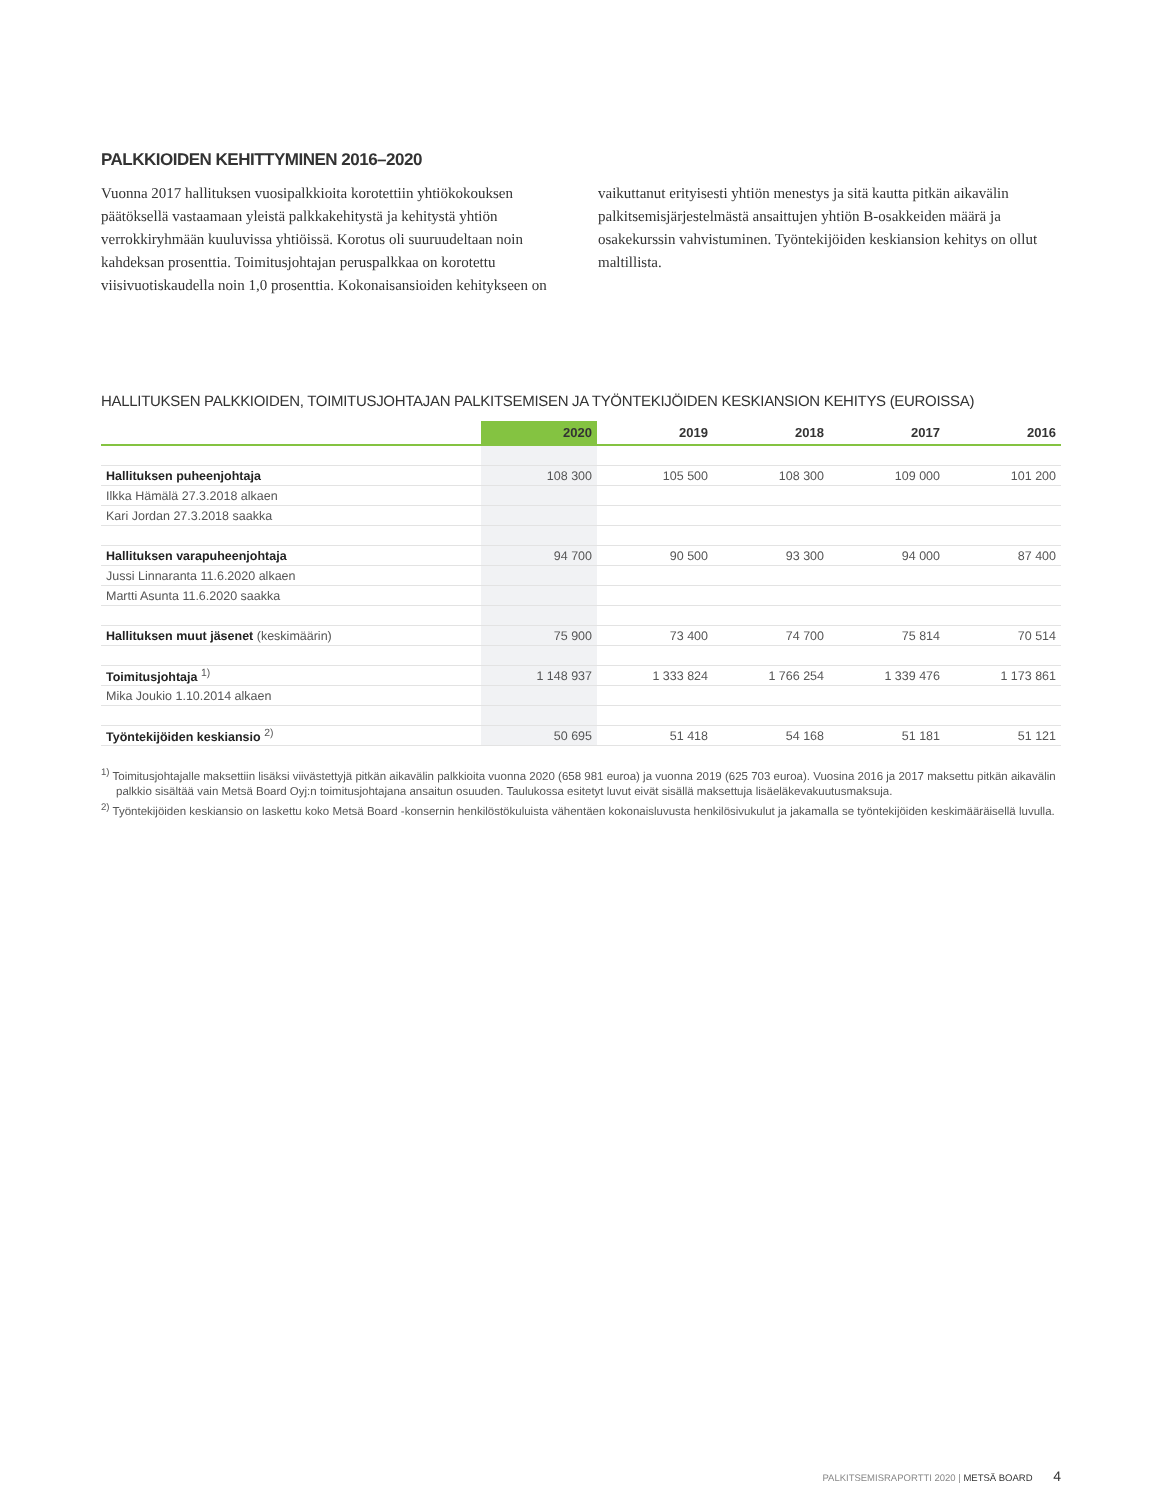PALKKIOIDEN KEHITTYMINEN 2016–2020
Vuonna 2017 hallituksen vuosipalkkioita korotettiin yhtiökokouksen päätöksellä vastaamaan yleistä palkkakehitystä ja kehitystä yhtiön verrokkiryhmään kuuluvissa yhtiöissä. Korotus oli suuruudeltaan noin kahdeksan prosenttia. Toimitusjohtajan peruspalkkaa on korotettu viisivuotiskaudella noin 1,0 prosenttia. Kokonaisansioiden kehitykseen on vaikuttanut erityisesti yhtiön menestys ja sitä kautta pitkän aikavälin palkitsemisjärjestelmästä ansaittujen yhtiön B-osakkeiden määrä ja osakekurssin vahvistuminen. Työntekijöiden keskiansion kehitys on ollut maltillista.
HALLITUKSEN PALKKIOIDEN, TOIMITUSJOHTAJAN PALKITSEMISEN JA TYÖNTEKIJÖIDEN KESKIANSION KEHITYS (EUROISSA)
| | 2020 | 2019 | 2018 | 2017 | 2016 |
| --- | --- | --- | --- | --- | --- |
| Hallituksen puheenjohtaja | 108 300 | 105 500 | 108 300 | 109 000 | 101 200 |
| Ilkka Hämälä 27.3.2018 alkaen | | | | | |
| Kari Jordan 27.3.2018 saakka | | | | | |
| Hallituksen varapuheenjohtaja | 94 700 | 90 500 | 93 300 | 94 000 | 87 400 |
| Jussi Linnaranta 11.6.2020 alkaen | | | | | |
| Martti Asunta 11.6.2020 saakka | | | | | |
| Hallituksen muut jäsenet (keskimäärin) | 75 900 | 73 400 | 74 700 | 75 814 | 70 514 |
| Toimitusjohtaja <sup>1)</sup> | 1 148 937 | 1 333 824 | 1 766 254 | 1 339 476 | 1 173 861 |
| Mika Joukio 1.10.2014 alkaen | | | | | |
| Työntekijöiden keskiansio <sup>2)</sup> | 50 695 | 51 418 | 54 168 | 51 181 | 51 121 |
<sup>1)</sup> Toimitusjohtajalle maksettiin lisäksi viivästettyjä pitkän aikavälin palkkioita vuonna 2020 (658 981 euroa) ja vuonna 2019 (625 703 euroa). Vuosina 2016 ja 2017 maksettu pitkän aikavälin palkkio sisältää vain Metsä Board Oyj:n toimitusjohtajana ansaitun osuuden. Taulukossa esitetyt luvut eivät sisällä maksettuja lisäeläkevakuutusmaksuja.
<sup>2)</sup> Työntekijöiden keskiansio on laskettu koko Metsä Board -konsernin henkilöstökuluista vähentäen kokonaisluvusta henkilösivukulut ja jakamalla se työntekijöiden keskimääräisellä luvulla.
PALKITSEMISRAPORTTI 2020 | METSÄ BOARD 4